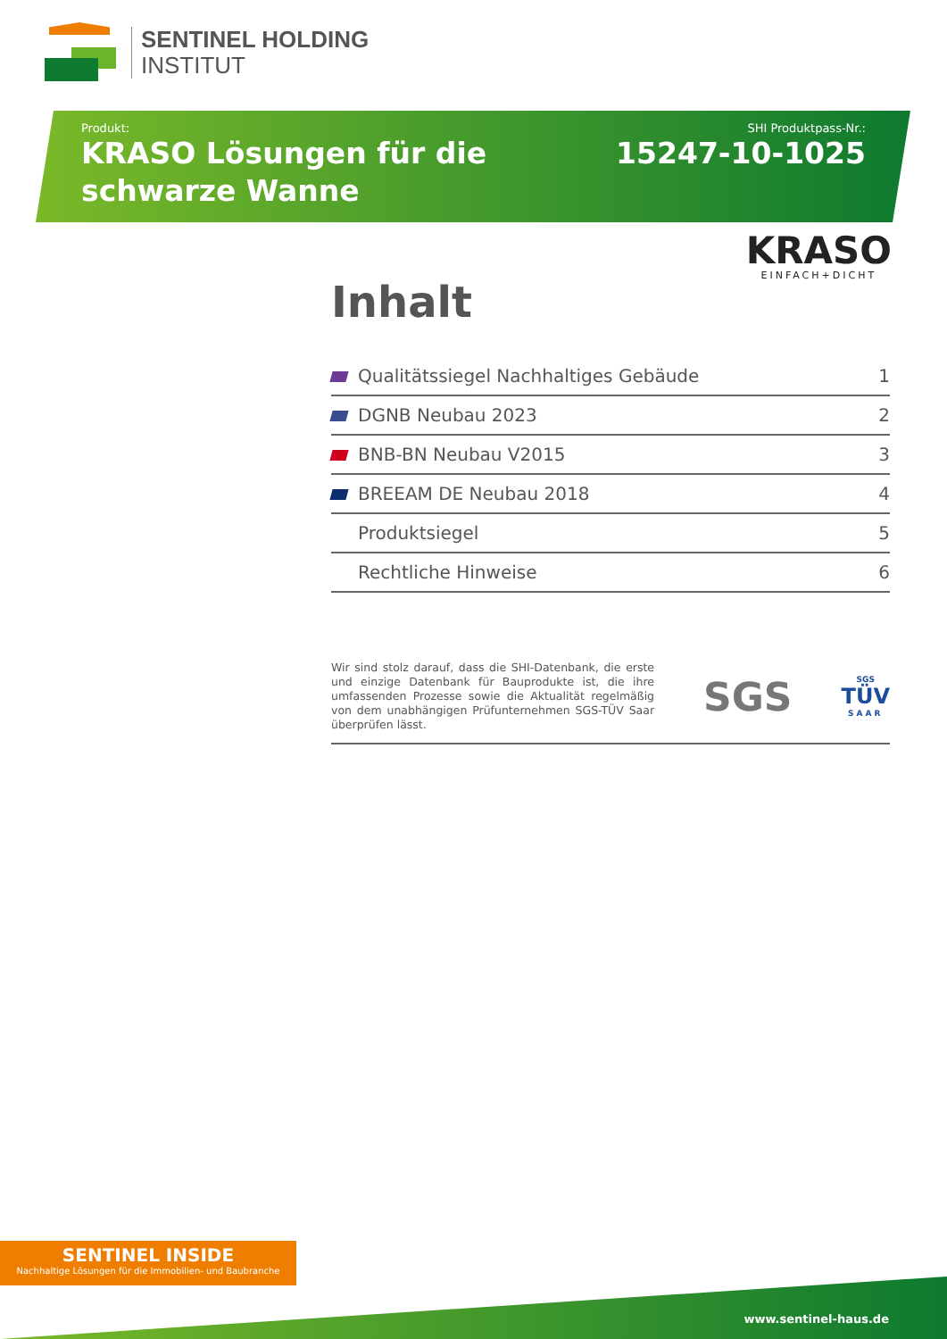SENTINEL HOLDING
INSTITUT
Produkt:
KRASO Lösungen für die schwarze Wanne
SHI Produktpass-Nr.:
15247-10-1025
KRASO
EINFACH+DICHT
Inhalt
| | Qualitätssiegel Nachhaltiges Gebäude | 1 |
| | DGNB Neubau 2023 | 2 |
| | BNB-BN Neubau V2015 | 3 |
| | BREEAM DE Neubau 2018 | 4 |
| | Produktsiegel | 5 |
| | Rechtliche Hinweise | 6 |
Wir sind stolz darauf, dass die SHI-Datenbank, die erste und einzige Datenbank für Bauprodukte ist, die ihre umfassenden Prozesse sowie die Aktualität regelmäßig von dem unabhängigen Prüfunternehmen SGS-TÜV Saar überprüfen lässt.
SGS
SGS
TÜV
SAAR
SENTINEL INSIDE
Nachhaltige Lösungen für die Immobilien- und Baubranche
www.sentinel-haus.de